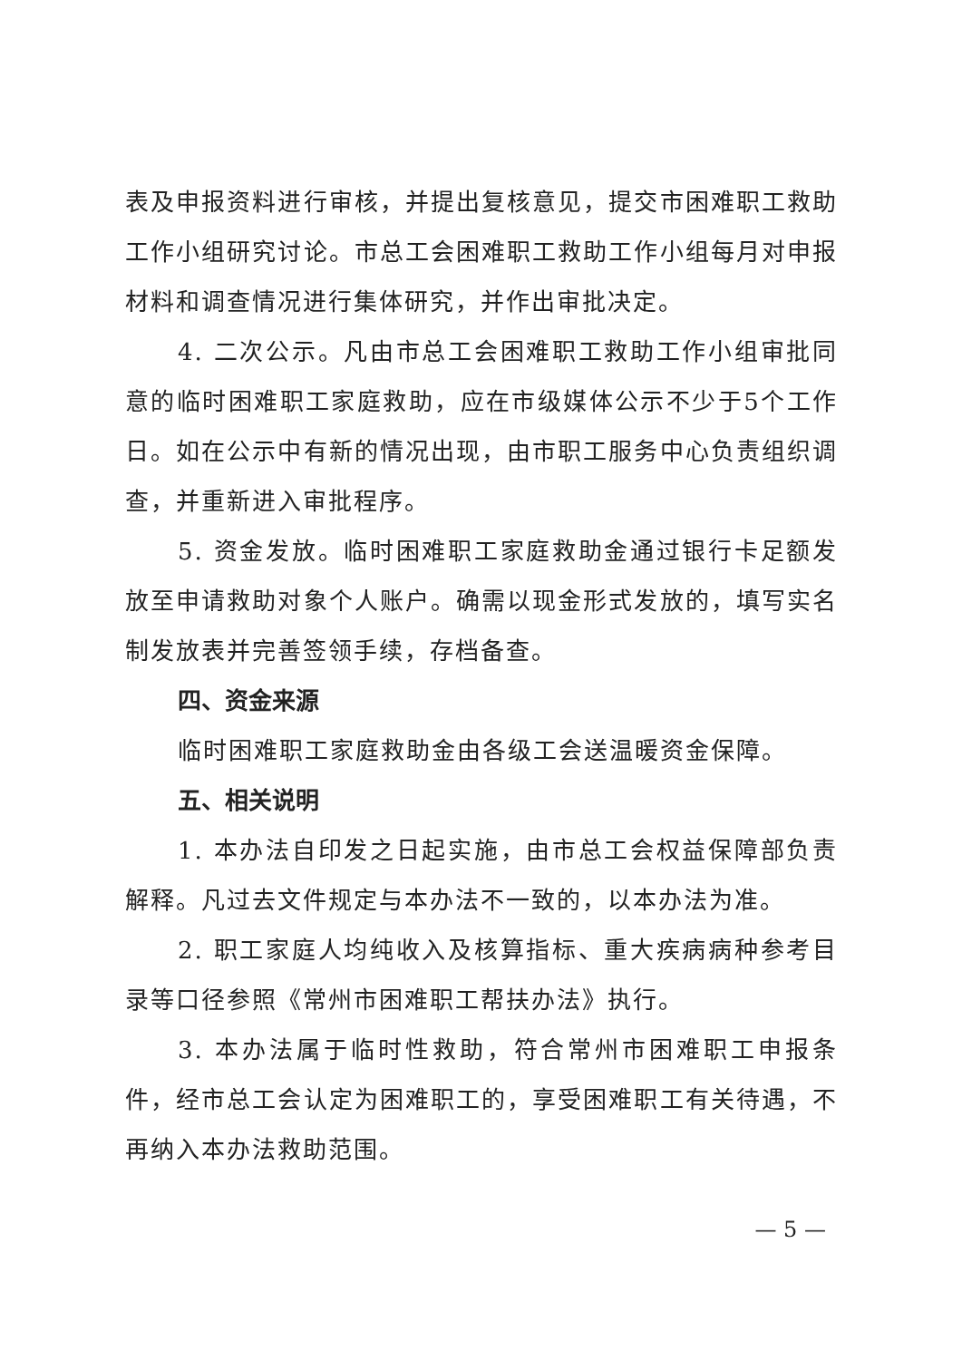表及申报资料进行审核，并提出复核意见，提交市困难职工救助工作小组研究讨论。市总工会困难职工救助工作小组每月对申报材料和调查情况进行集体研究，并作出审批决定。
4. 二次公示。凡由市总工会困难职工救助工作小组审批同意的临时困难职工家庭救助，应在市级媒体公示不少于5个工作日。如在公示中有新的情况出现，由市职工服务中心负责组织调查，并重新进入审批程序。
5. 资金发放。临时困难职工家庭救助金通过银行卡足额发放至申请救助对象个人账户。确需以现金形式发放的，填写实名制发放表并完善签领手续，存档备查。
四、资金来源
临时困难职工家庭救助金由各级工会送温暖资金保障。
五、相关说明
1. 本办法自印发之日起实施，由市总工会权益保障部负责解释。凡过去文件规定与本办法不一致的，以本办法为准。
2. 职工家庭人均纯收入及核算指标、重大疾病病种参考目录等口径参照《常州市困难职工帮扶办法》执行。
3. 本办法属于临时性救助，符合常州市困难职工申报条件，经市总工会认定为困难职工的，享受困难职工有关待遇，不再纳入本办法救助范围。
— 5 —